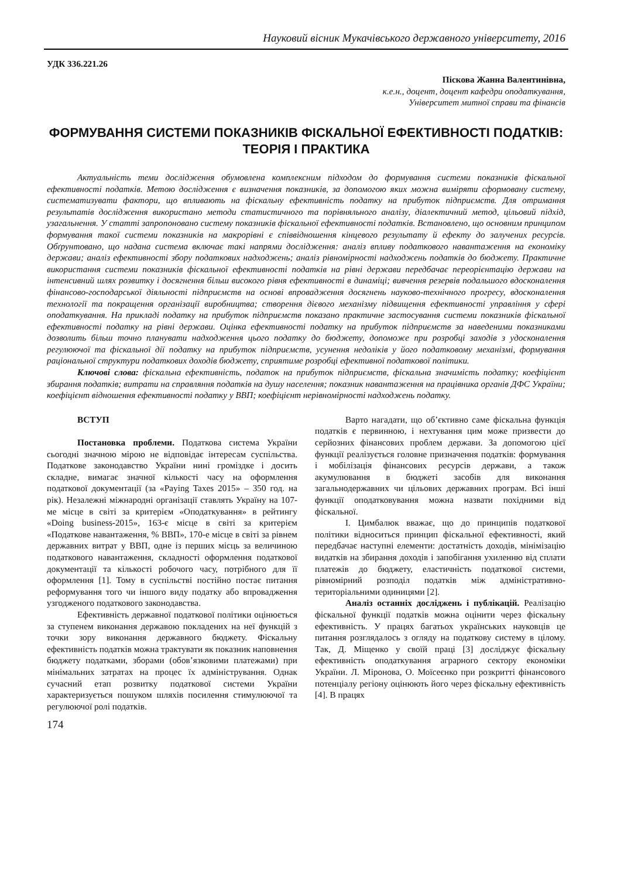Науковий вісник Мукачівського державного університету, 2016
УДК 336.221.26
Піскова Жанна Валентинівна,
к.е.н., доцент, доцент кафедри оподаткування,
Університет митної справи та фінансів
ФОРМУВАННЯ СИСТЕМИ ПОКАЗНИКІВ ФІСКАЛЬНОЇ ЕФЕКТИВНОСТІ ПОДАТКІВ: ТЕОРІЯ І ПРАКТИКА
Актуальність теми дослідження обумовлена комплексним підходом до формування системи показників фіскальної ефективності податків. Метою дослідження є визначення показників, за допомогою яких можна виміряти сформовану систему, систематизувати фактори, що впливають на фіскальну ефективність податку на прибуток підприємств. Для отримання результатів дослідження використано методи статистичного та порівняльного аналізу, діалектичний метод, цільовий підхід, узагальнення. У статті запропоновано систему показників фіскальної ефективності податків. Встановлено, що основним принципом формування такої системи показників на макрорівні є співвідношення кінцевого результату й ефекту до залучених ресурсів. Обґрунтовано, що надана система включає такі напрями дослідження: аналіз впливу податкового навантаження на економіку держави; аналіз ефективності збору податкових надходжень; аналіз рівномірності надходжень податків до бюджету. Практичне використання системи показників фіскальної ефективності податків на рівні держави передбачає переорієнтацію держави на інтенсивний шлях розвитку і досягнення більш високого рівня ефективності в динаміці; вивчення резервів подальшого вдосконалення фінансово-господарської діяльності підприємств на основі впровадження досягнень науково-технічного прогресу, вдосконалення технології та покращення організації виробництва; створення дієвого механізму підвищення ефективності управління у сфері оподаткування. На прикладі податку на прибуток підприємств показано практичне застосування системи показників фіскальної ефективності податку на рівні держави. Оцінка ефективності податку на прибуток підприємств за наведеними показниками дозволить більш точно планувати надходження цього податку до бюджету, допоможе при розробці заходів з удосконалення регулюючої та фіскальної дії податку на прибуток підприємств, усунення недоліків у його податковому механізмі, формування раціональної структури податкових доходів бюджету, сприятиме розробці ефективної податкової політики.
Ключові слова: фіскальна ефективність, податок на прибуток підприємств, фіскальна значимість податку; коефіцієнт збирання податків; витрати на справляння податків на душу населення; показник навантаження на працівника органів ДФС України; коефіцієнт відношення ефективності податку у ВВП; коефіцієнт нерівномірності надходжень податку.
ВСТУП
Постановка проблеми. Податкова система України сьогодні значною мірою не відповідає інтересам суспільства. Податкове законодавство України нині громіздке і досить складне, вимагає значної кількості часу на оформлення податкової документації (за «Paying Taxes 2015» – 350 год. на рік). Незалежні міжнародні організації ставлять Україну на 107-ме місце в світі за критерієм «Оподаткування» в рейтингу «Doing business-2015», 163-є місце в світі за критерієм «Податкове навантаження, % ВВП», 170-е місце в світі за рівнем державних витрат у ВВП, одне із перших місць за величиною податкового навантаження, складності оформлення податкової документації та кількості робочого часу, потрібного для її оформлення [1]. Тому в суспільстві постійно постає питання реформування того чи іншого виду податку або впровадження узгодженого податкового законодавства.
Ефективність державної податкової політики оцінюється за ступенем виконання державою покладених на неї функцій з точки зору виконання державного бюджету. Фіскальну ефективність податків можна трактувати як показник наповнення бюджету податками, зборами (обов’язковими платежами) при мінімальних затратах на процес їх адміністрування. Однак сучасний етап розвитку податкової системи України характеризується пошуком шляхів посилення стимулюючої та регулюючої ролі податків.
Варто нагадати, що об’єктивно саме фіскальна функція податків є первинною, і нехтування цим може призвести до серйозних фінансових проблем держави. За допомогою цієї функції реалізується головне призначення податків: формування і мобілізація фінансових ресурсів держави, а також акумулювання в бюджеті засобів для виконання загальнодержавних чи цільових державних програм. Всі інші функції оподатковування можна назвати похідними від фіскальної.
І. Цимбалюк вважає, що до принципів податкової політики відноситься принцип фіскальної ефективності, який передбачає наступні елементи: достатність доходів, мінімізацію видатків на збирання доходів і запобігання ухиленню від сплати платежів до бюджету, еластичність податкової системи, рівномірний розподіл податків між адміністративно-територіальними одиницями [2].
Аналіз останніх досліджень і публікацій. Реалізацію фіскальної функції податків можна оцінити через фіскальну ефективність. У працях багатьох українських науковців це питання розглядалось з огляду на податкову систему в цілому. Так, Д. Міщенко у своїй праці [3] досліджує фіскальну ефективність оподаткування аграрного сектору економіки України. Л. Міронова, О. Моїсеєнко при розкритті фінансового потенціалу регіону оцінюють його через фіскальну ефективність [4]. В працях
174